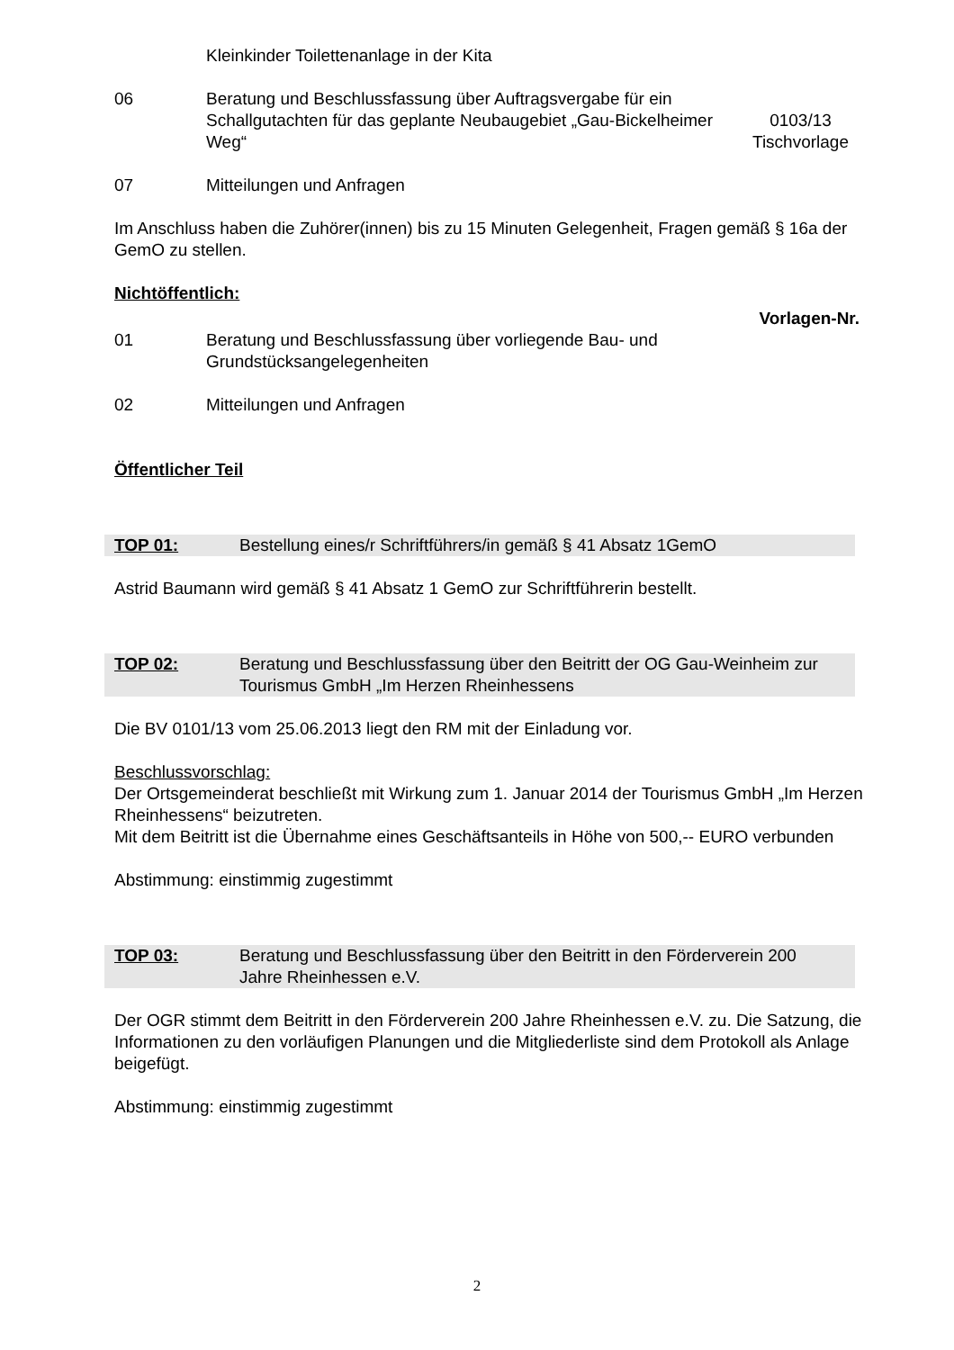Kleinkinder Toilettenanlage in der Kita
06 Beratung und Beschlussfassung über Auftragsvergabe für ein Schallgutachten für das geplante Neubaugebiet „Gau-Bickelheimer Weg“
0103/13
Tischvorlage
07 Mitteilungen und Anfragen
Im Anschluss haben die Zuhörer(innen) bis zu 15 Minuten Gelegenheit, Fragen gemäß § 16a der GemO zu stellen.
Nichtöffentlich:
Vorlagen-Nr.
01 Beratung und Beschlussfassung über vorliegende Bau- und Grundstücksangelegenheiten
02 Mitteilungen und Anfragen
Öffentlicher Teil
TOP 01: Bestellung eines/r Schriftführers/in gemäß § 41 Absatz 1GemO
Astrid Baumann wird gemäß § 41 Absatz 1 GemO zur Schriftführerin bestellt.
TOP 02: Beratung und Beschlussfassung über den Beitritt der OG Gau-Weinheim zur Tourismus GmbH „Im Herzen Rheinhessens
Die BV 0101/13 vom 25.06.2013 liegt den RM mit der Einladung vor.
Beschlussvorschlag:
Der Ortsgemeinderat beschließt mit Wirkung zum 1. Januar 2014 der Tourismus GmbH „Im Herzen Rheinhessens“ beizutreten.
Mit dem Beitritt ist die Übernahme eines Geschäftsanteils in Höhe von 500,-- EURO verbunden
Abstimmung: einstimmig zugestimmt
TOP 03: Beratung und Beschlussfassung über den Beitritt in den Förderverein 200 Jahre Rheinhessen e.V.
Der OGR stimmt dem Beitritt in den Förderverein 200 Jahre Rheinhessen e.V. zu. Die Satzung, die Informationen zu den vorläufigen Planungen und die Mitgliederliste sind dem Protokoll als Anlage beigefügt.
Abstimmung: einstimmig zugestimmt
2